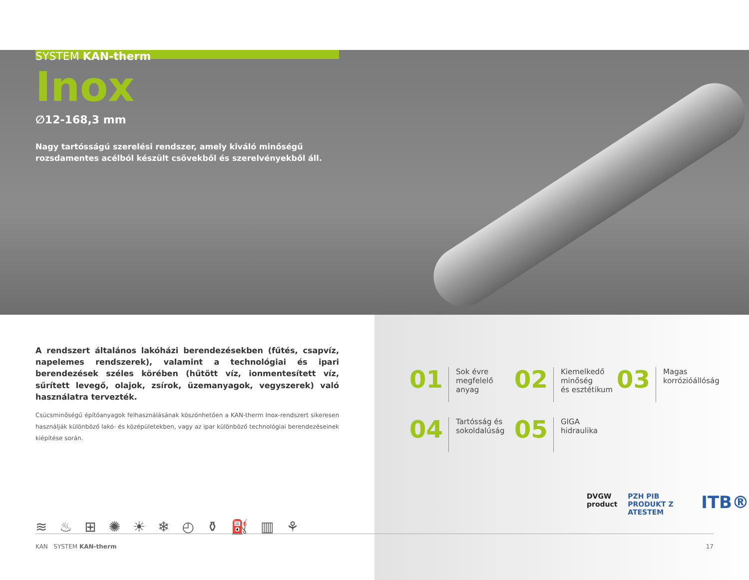SYSTEM KAN-therm
Inox
∅12-168,3 mm
Nagy tartósságú szerelési rendszer, amely kiváló minőségű rozsdamentes acélból készült csövekből és szerelvényekből áll.
A rendszert általános lakóházi berendezésekben (fűtés, csapvíz, napelemes rendszerek), valamint a technológiai és ipari berendezések széles körében (hűtött víz, ionmentesített víz, sűrített levegő, olajok, zsírok, üzemanyagok, vegyszerek) való használatra tervezték.
Csúcsminőségű építőanyagok felhasználásának köszönhetően a KAN-therm Inox-rendszert sikeresen használják különböző lakó- és középületekben, vagy az ipar különböző technológiai berendezéseinek kiépítése során.
≋ ♨ ⊞ ✺ ☀ ❄ ◴ ⚱ ⛽ ▥ ⚘
01
Sok évre
megfelelő
anyag
02
Kiemelkedő
minőség
és esztétikum
03
Magas
korrózióállóság
04
Tartósság és
sokoldalúság
05
GIGA
hidraulika
DVGW product PZH PIB PRODUKT Z ATESTEM ITB®
KAN SYSTEM KAN-therm 17